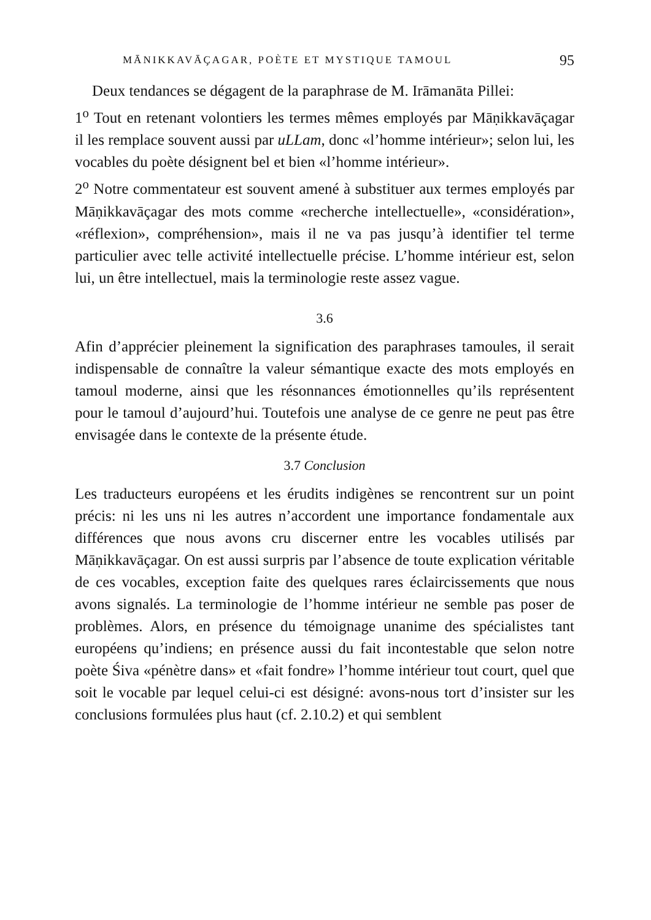MĀNIKKAVĀÇAGAR, POÈTE ET MYSTIQUE TAMOUL 95
Deux tendances se dégagent de la paraphrase de M. Irāmanāta Pillei:
1<sup>o</sup> Tout en retenant volontiers les termes mêmes employés par Māṇik­kavāçagar il les remplace souvent aussi par uLLam, donc «l’homme intérieur»; selon lui, les vocables du poète désignent bel et bien «l’homme intérieur».
2<sup>o</sup> Notre commentateur est souvent amené à substituer aux termes em­ployés par Māṇikkavāçagar des mots comme «recherche intellectuelle», «considération», «réflexion», compréhension», mais il ne va pas jus­qu’à identifier tel terme particulier avec telle activité intellectuelle précise. L’homme intérieur est, selon lui, un être intellectuel, mais la terminologie reste assez vague.
3.6
Afin d’apprécier pleinement la signification des paraphrases tamoules, il serait indispensable de connaître la valeur sémantique exacte des mots employés en tamoul moderne, ainsi que les résonnances émotionnelles qu’ils représentent pour le tamoul d’aujourd’hui. Toutefois une analyse de ce genre ne peut pas être envisagée dans le contexte de la présente étude.
3.7 Conclusion
Les traducteurs européens et les érudits indigènes se rencontrent sur un point précis: ni les uns ni les autres n’accordent une importance fondamentale aux différences que nous avons cru discerner entre les vocables utilisés par Māṇikkavāçagar. On est aussi surpris par l’absence de toute explication véritable de ces vocables, exception faite des quelques rares éclaircissements que nous avons signalés. La terminologie de l’homme intérieur ne semble pas poser de problèmes. Alors, en pré­sence du témoignage unanime des spécialistes tant européens qu’indiens; en présence aussi du fait incontestable que selon notre poète Śiva «pénètre dans» et «fait fondre» l’homme intérieur tout court, quel que soit le vocable par lequel celui-ci est désigné: avons-nous tort d’insister sur les conclusions formulées plus haut (cf. 2.10.2) et qui semblent